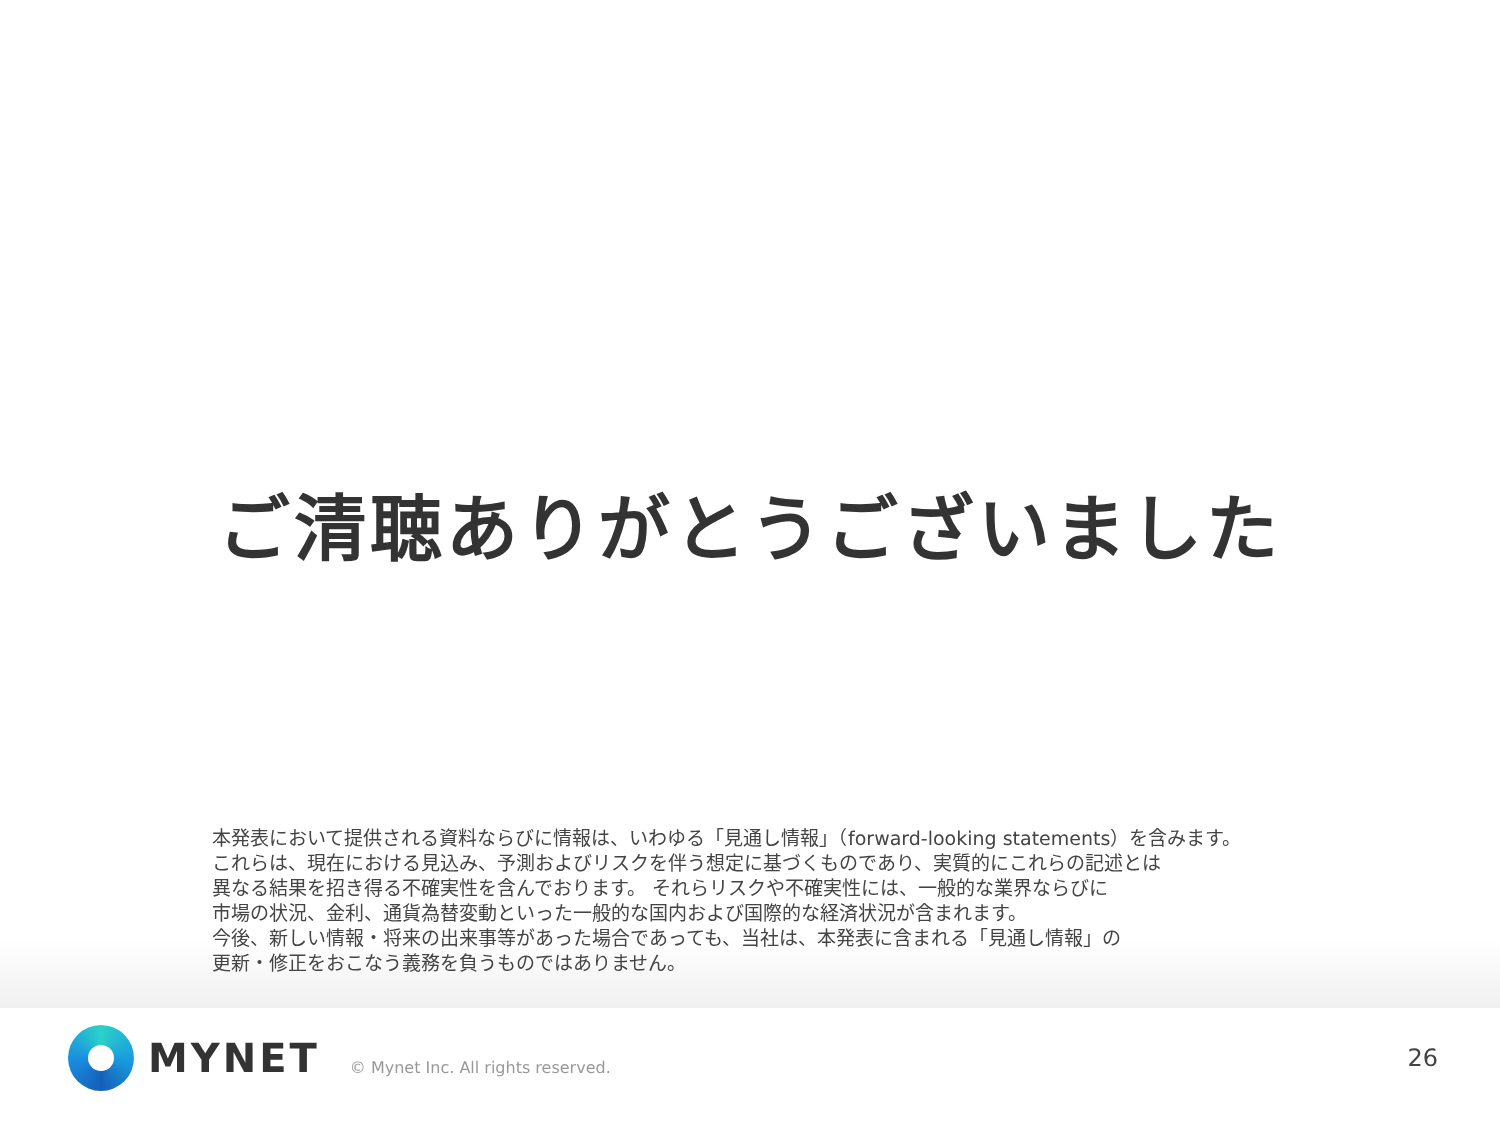ご清聴ありがとうございました
本発表において提供される資料ならびに情報は、いわゆる「見通し情報」（forward-looking statements）を含みます。
これらは、現在における見込み、予測およびリスクを伴う想定に基づくものであり、実質的にこれらの記述とは
異なる結果を招き得る不確実性を含んでおります。 それらリスクや不確実性には、一般的な業界ならびに
市場の状況、金利、通貨為替変動といった一般的な国内および国際的な経済状況が含まれます。
今後、新しい情報・将来の出来事等があった場合であっても、当社は、本発表に含まれる「見通し情報」の
更新・修正をおこなう義務を負うものではありません。
MYNET © Mynet Inc. All rights reserved. 26